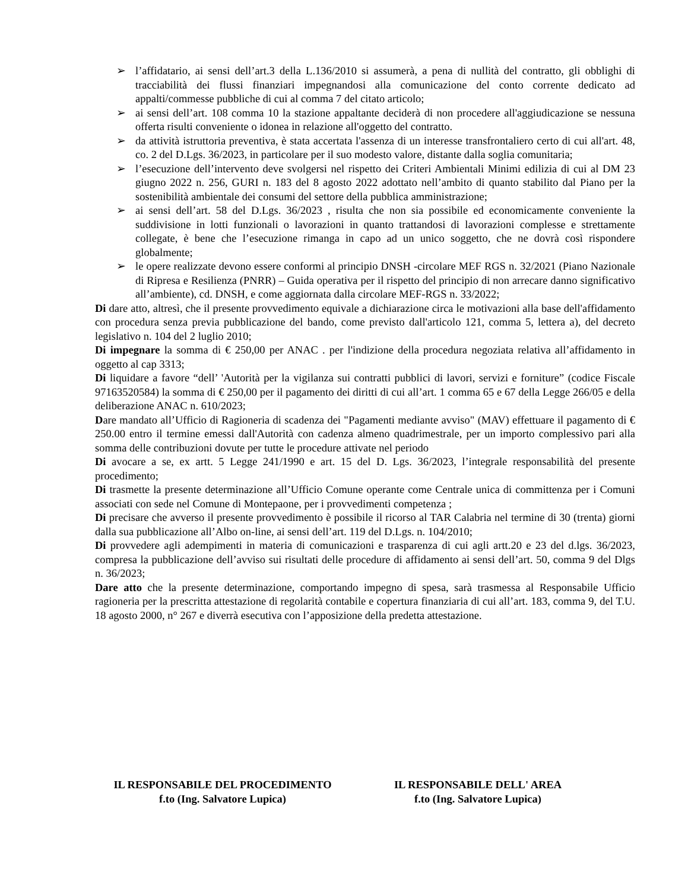➢ l’affidatario, ai sensi dell’art.3 della L.136/2010 si assumerà, a pena di nullità del contratto, gli obblighi di tracciabilità dei flussi finanziari impegnandosi alla comunicazione del conto corrente dedicato ad appalti/commesse pubbliche di cui al comma 7 del citato articolo;
➢ ai sensi dell’art. 108 comma 10 la stazione appaltante deciderà di non procedere all'aggiudicazione se nessuna offerta risulti conveniente o idonea in relazione all'oggetto del contratto.
➢ da attività istruttoria preventiva, è stata accertata l'assenza di un interesse transfrontaliero certo di cui all'art. 48, co. 2 del D.Lgs. 36/2023, in particolare per il suo modesto valore, distante dalla soglia comunitaria;
➢ l’esecuzione dell’intervento deve svolgersi nel rispetto dei Criteri Ambientali Minimi edilizia di cui al DM 23 giugno 2022 n. 256, GURI n. 183 del 8 agosto 2022 adottato nell’ambito di quanto stabilito dal Piano per la sostenibilità ambientale dei consumi del settore della pubblica amministrazione;
➢ ai sensi dell’art. 58 del D.Lgs. 36/2023 , risulta che non sia possibile ed economicamente conveniente la suddivisione in lotti funzionali o lavorazioni in quanto trattandosi di lavorazioni complesse e strettamente collegate, è bene che l’esecuzione rimanga in capo ad un unico soggetto, che ne dovrà così rispondere globalmente;
➢ le opere realizzate devono essere conformi al principio DNSH -circolare MEF RGS n. 32/2021 (Piano Nazionale di Ripresa e Resilienza (PNRR) – Guida operativa per il rispetto del principio di non arrecare danno significativo all’ambiente), cd. DNSH, e come aggiornata dalla circolare MEF-RGS n. 33/2022;
Di dare atto, altresì, che il presente provvedimento equivale a dichiarazione circa le motivazioni alla base dell'affidamento con procedura senza previa pubblicazione del bando, come previsto dall'articolo 121, comma 5, lettera a), del decreto legislativo n. 104 del 2 luglio 2010;
Di impegnare la somma di € 250,00 per ANAC . per l'indizione della procedura negoziata relativa all’affidamento in oggetto al cap 3313;
Di liquidare a favore “dell’ 'Autorità per la vigilanza sui contratti pubblici di lavori, servizi e forniture” (codice Fiscale 97163520584) la somma di € 250,00 per il pagamento dei diritti di cui all’art. 1 comma 65 e 67 della Legge 266/05 e della deliberazione ANAC n. 610/2023;
Dare mandato all’Ufficio di Ragioneria di scadenza dei "Pagamenti mediante avviso" (MAV) effettuare il pagamento di € 250.00 entro il termine emessi dall'Autorità con cadenza almeno quadrimestrale, per un importo complessivo pari alla somma delle contribuzioni dovute per tutte le procedure attivate nel periodo
Di avocare a se, ex artt. 5 Legge 241/1990 e art. 15 del D. Lgs. 36/2023, l’integrale responsabilità del presente procedimento;
Di trasmette la presente determinazione all’Ufficio Comune operante come Centrale unica di committenza per i Comuni associati con sede nel Comune di Montepaone, per i provvedimenti competenza ;
Di precisare che avverso il presente provvedimento è possibile il ricorso al TAR Calabria nel termine di 30 (trenta) giorni dalla sua pubblicazione all’Albo on-line, ai sensi dell’art. 119 del D.Lgs. n. 104/2010;
Di provvedere agli adempimenti in materia di comunicazioni e trasparenza di cui agli artt.20 e 23 del d.lgs. 36/2023, compresa la pubblicazione dell’avviso sui risultati delle procedure di affidamento ai sensi dell’art. 50, comma 9 del Dlgs n. 36/2023;
Dare atto che la presente determinazione, comportando impegno di spesa, sarà trasmessa al Responsabile Ufficio ragioneria per la prescritta attestazione di regolarità contabile e copertura finanziaria di cui all’art. 183, comma 9, del T.U. 18 agosto 2000, n° 267 e diverrà esecutiva con l’apposizione della predetta attestazione.
IL RESPONSABILE DEL PROCEDIMENTO
f.to (Ing. Salvatore Lupica)
IL RESPONSABILE DELL' AREA
f.to (Ing. Salvatore Lupica)